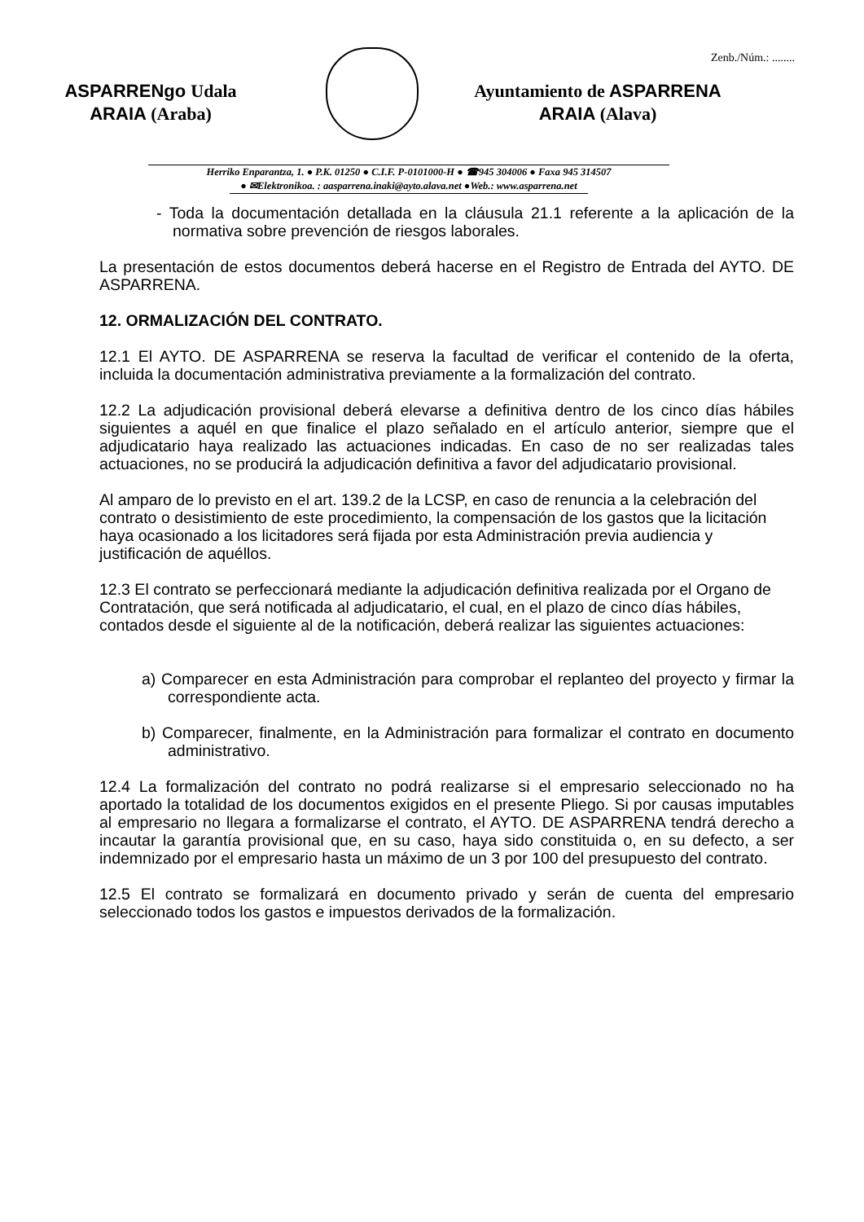Zenb./Núm.: ........
ASPARRENgo Udala
ARAIA (Araba)
Ayuntamiento de ASPARRENA
ARAIA (Alava)
Herriko Enparantza, 1. ● P.K. 01250 ● C.I.F. P-0101000-H ● ☎945 304006 ● Faxa 945 314507
● ✉Elektronikoa. : aasparrena.inaki@ayto.alava.net ●Web.: www.asparrena.net
- Toda la documentación detallada en la cláusula 21.1 referente a la aplicación de la normativa sobre prevención de riesgos laborales.
La presentación de estos documentos deberá hacerse en el Registro de Entrada del AYTO. DE ASPARRENA.
12. ORMALIZACIÓN DEL CONTRATO.
12.1 El AYTO. DE ASPARRENA se reserva la facultad de verificar el contenido de la oferta, incluida la documentación administrativa previamente a la formalización del contrato.
12.2 La adjudicación provisional deberá elevarse a definitiva dentro de los cinco días hábiles siguientes a aquél en que finalice el plazo señalado en el artículo anterior, siempre que el adjudicatario haya realizado las actuaciones indicadas. En caso de no ser realizadas tales actuaciones, no se producirá la adjudicación definitiva a favor del adjudicatario provisional.
Al amparo de lo previsto en el art. 139.2 de la LCSP, en caso de renuncia a la celebración del contrato o desistimiento de este procedimiento, la compensación de los gastos que la licitación haya ocasionado a los licitadores será fijada por esta Administración previa audiencia y justificación de aquéllos.
12.3 El contrato se perfeccionará mediante la adjudicación definitiva realizada por el Organo de Contratación, que será notificada al adjudicatario, el cual, en el plazo de cinco días hábiles, contados desde el siguiente al de la notificación, deberá realizar las siguientes actuaciones:
a) Comparecer en esta Administración para comprobar el replanteo del proyecto y firmar la correspondiente acta.
b) Comparecer, finalmente, en la Administración para formalizar el contrato en documento administrativo.
12.4 La formalización del contrato no podrá realizarse si el empresario seleccionado no ha aportado la totalidad de los documentos exigidos en el presente Pliego. Si por causas imputables al empresario no llegara a formalizarse el contrato, el AYTO. DE ASPARRENA tendrá derecho a incautar la garantía provisional que, en su caso, haya sido constituida o, en su defecto, a ser indemnizado por el empresario hasta un máximo de un 3 por 100 del presupuesto del contrato.
12.5 El contrato se formalizará en documento privado y serán de cuenta del empresario seleccionado todos los gastos e impuestos derivados de la formalización.